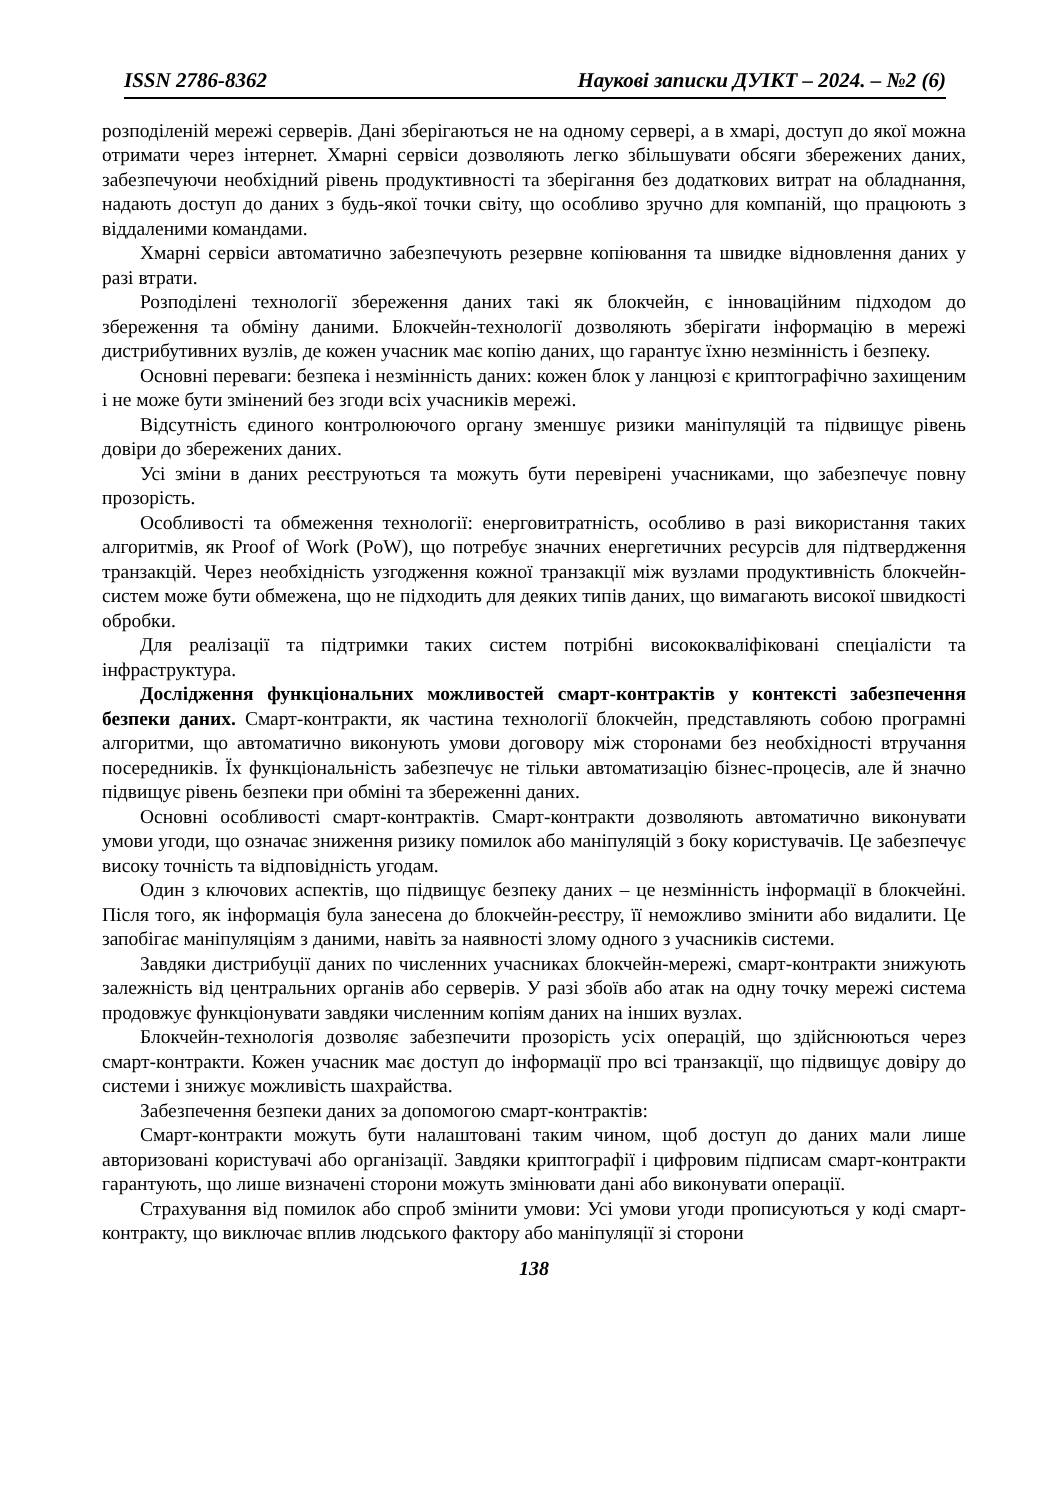ISSN 2786-8362 Наукові записки ДУІКТ – 2024. – №2 (6)
розподіленій мережі серверів. Дані зберігаються не на одному сервері, а в хмарі, доступ до якої можна отримати через інтернет. Хмарні сервіси дозволяють легко збільшувати обсяги збережених даних, забезпечуючи необхідний рівень продуктивності та зберігання без додаткових витрат на обладнання, надають доступ до даних з будь-якої точки світу, що особливо зручно для компаній, що працюють з віддаленими командами.
Хмарні сервіси автоматично забезпечують резервне копіювання та швидке відновлення даних у разі втрати.
Розподілені технології збереження даних такі як блокчейн, є інноваційним підходом до збереження та обміну даними. Блокчейн-технології дозволяють зберігати інформацію в мережі дистрибутивних вузлів, де кожен учасник має копію даних, що гарантує їхню незмінність і безпеку.
Основні переваги: безпека і незмінність даних: кожен блок у ланцюзі є криптографічно захищеним і не може бути змінений без згоди всіх учасників мережі.
Відсутність єдиного контролюючого органу зменшує ризики маніпуляцій та підвищує рівень довіри до збережених даних.
Усі зміни в даних реєструються та можуть бути перевірені учасниками, що забезпечує повну прозорість.
Особливості та обмеження технології: енерговитратність, особливо в разі використання таких алгоритмів, як Proof of Work (PoW), що потребує значних енергетичних ресурсів для підтвердження транзакцій. Через необхідність узгодження кожної транзакції між вузлами продуктивність блокчейн-систем може бути обмежена, що не підходить для деяких типів даних, що вимагають високої швидкості обробки.
Для реалізації та підтримки таких систем потрібні висококваліфіковані спеціалісти та інфраструктура.
Дослідження функціональних можливостей смарт-контрактів у контексті забезпечення безпеки даних. Смарт-контракти, як частина технології блокчейн, представляють собою програмні алгоритми, що автоматично виконують умови договору між сторонами без необхідності втручання посередників. Їх функціональність забезпечує не тільки автоматизацію бізнес-процесів, але й значно підвищує рівень безпеки при обміні та збереженні даних.
Основні особливості смарт-контрактів. Смарт-контракти дозволяють автоматично виконувати умови угоди, що означає зниження ризику помилок або маніпуляцій з боку користувачів. Це забезпечує високу точність та відповідність угодам.
Один з ключових аспектів, що підвищує безпеку даних – це незмінність інформації в блокчейні. Після того, як інформація була занесена до блокчейн-реєстру, її неможливо змінити або видалити. Це запобігає маніпуляціям з даними, навіть за наявності злому одного з учасників системи.
Завдяки дистрибуції даних по численних учасниках блокчейн-мережі, смарт-контракти знижують залежність від центральних органів або серверів. У разі збоїв або атак на одну точку мережі система продовжує функціонувати завдяки численним копіям даних на інших вузлах.
Блокчейн-технологія дозволяє забезпечити прозорість усіх операцій, що здійснюються через смарт-контракти. Кожен учасник має доступ до інформації про всі транзакції, що підвищує довіру до системи і знижує можливість шахрайства.
Забезпечення безпеки даних за допомогою смарт-контрактів:
Смарт-контракти можуть бути налаштовані таким чином, щоб доступ до даних мали лише авторизовані користувачі або організації. Завдяки криптографії і цифровим підписам смарт-контракти гарантують, що лише визначені сторони можуть змінювати дані або виконувати операції.
Страхування від помилок або спроб змінити умови: Усі умови угоди прописуються у коді смарт-контракту, що виключає вплив людського фактору або маніпуляції зі сторони
138